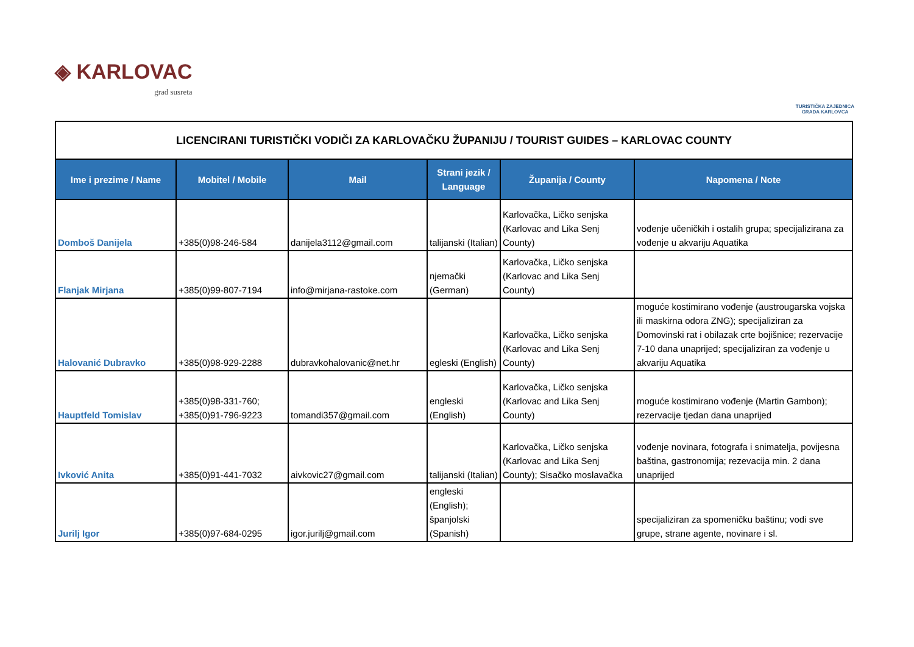◈ KARLOVAC
grad susreta
TURISTIČKA ZAJEDNICA
GRADA KARLOVCA
| LICENCIRANI TURISTIČKI VODIČI ZA KARLOVAČKU ŽUPANIJU / TOURIST GUIDES – KARLOVAC COUNTY | | | | | |
| Ime i prezime / Name | Mobitel / Mobile | Mail | Strani jezik / Language | Županija / County | Napomena / Note |
| Domboš Danijela | +385(0)98-246-584 | danijela3112@gmail.com | talijanski (Italian) | Karlovačka, Ličko senjska (Karlovac and Lika Senj County) | vođenje učeničkih i ostalih grupa; specijalizirana za vođenje u akvariju Aquatika |
| Flanjak Mirjana | +385(0)99-807-7194 | info@mirjana-rastoke.com | njemački (German) | Karlovačka, Ličko senjska (Karlovac and Lika Senj County) | |
| Halovanić Dubravko | +385(0)98-929-2288 | dubravkohalovanic@net.hr | egleski (English) | Karlovačka, Ličko senjska (Karlovac and Lika Senj County) | moguće kostimirano vođenje (austrougarska vojska ili maskirna odora ZNG); specijaliziran za Domovinski rat i obilazak crte bojišnice; rezervacije 7-10 dana unaprijed; specijaliziran za vođenje u akvariju Aquatika |
| Hauptfeld Tomislav | +385(0)98-331-760; +385(0)91-796-9223 | tomandi357@gmail.com | engleski (English) | Karlovačka, Ličko senjska (Karlovac and Lika Senj County) | moguće kostimirano vođenje (Martin Gambon); rezervacije tjedan dana unaprijed |
| Ivković Anita | +385(0)91-441-7032 | aivkovic27@gmail.com | talijanski (Italian) | Karlovačka, Ličko senjska (Karlovac and Lika Senj County); Sisačko moslavačka | vođenje novinara, fotografa i snimatelja, povijesna baština, gastronomija; rezevacija min. 2 dana unaprijed |
| Jurilj Igor | +385(0)97-684-0295 | igor.jurilj@gmail.com | engleski (English); španjolski (Spanish) | | specijaliziran za spomeničku baštinu; vodi sve grupe, strane agente, novinare i sl. |